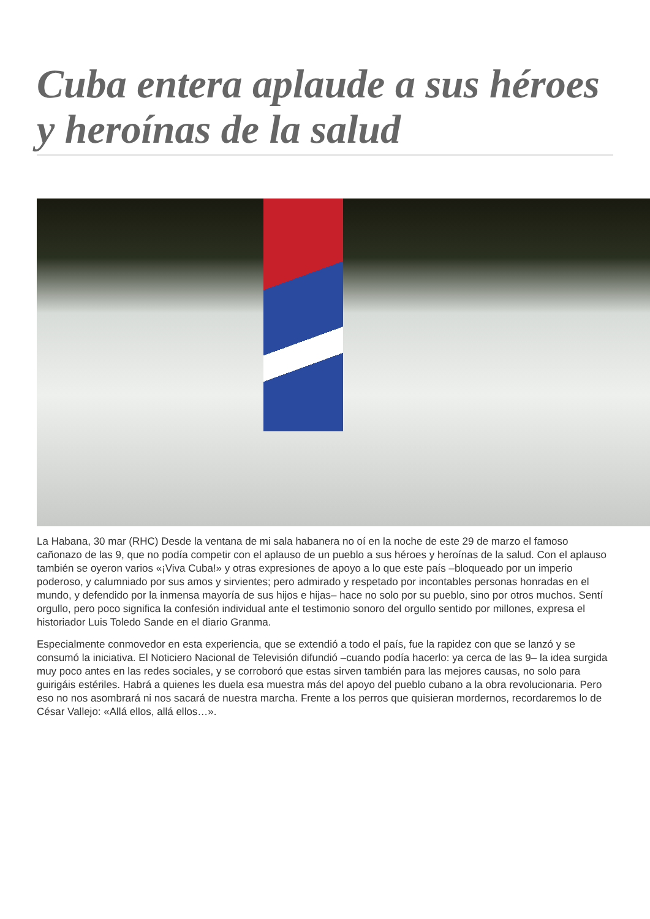Cuba entera aplaude a sus héroes y heroínas de la salud
La Habana, 30 mar (RHC) Desde la ventana de mi sala habanera no oí en la noche de este 29 de marzo el famoso cañonazo de las 9, que no podía competir con el aplauso de un pueblo a sus héroes y heroínas de la salud. Con el aplauso también se oyeron varios «¡Viva Cuba!» y otras expresiones de apoyo a lo que este país –bloqueado por un imperio poderoso, y calumniado por sus amos y sirvientes; pero admirado y respetado por incontables personas honradas en el mundo, y defendido por la inmensa mayoría de sus hijos e hijas– hace no solo por su pueblo, sino por otros muchos. Sentí orgullo, pero poco significa la confesión individual ante el testimonio sonoro del orgullo sentido por millones, expresa el historiador Luis Toledo Sande en el diario Granma.
Especialmente conmovedor en esta experiencia, que se extendió a todo el país, fue la rapidez con que se lanzó y se consumó la iniciativa. El Noticiero Nacional de Televisión difundió –cuando podía hacerlo: ya cerca de las 9– la idea surgida muy poco antes en las redes sociales, y se corroboró que estas sirven también para las mejores causas, no solo para guirigáis estériles. Habrá a quienes les duela esa muestra más del apoyo del pueblo cubano a la obra revolucionaria. Pero eso no nos asombrará ni nos sacará de nuestra marcha. Frente a los perros que quisieran mordernos, recordaremos lo de César Vallejo: «Allá ellos, allá ellos…».